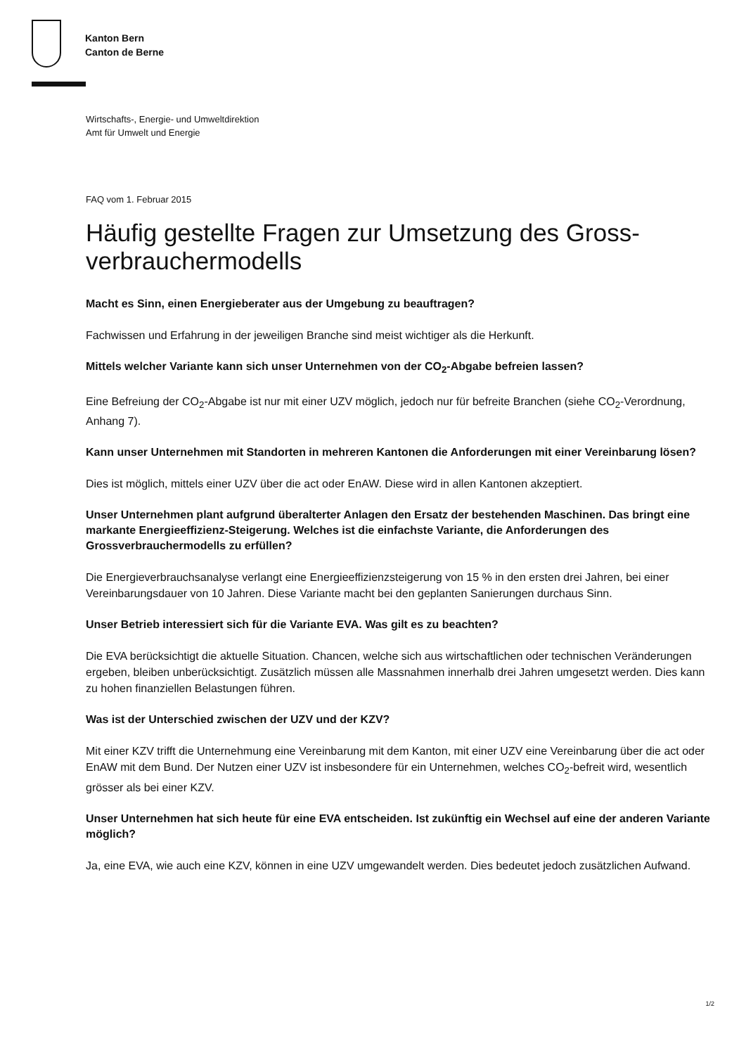Kanton Bern
Canton de Berne
Wirtschafts-, Energie- und Umweltdirektion
Amt für Umwelt und Energie
FAQ vom 1. Februar 2015
Häufig gestellte Fragen zur Umsetzung des Gross­verbrauchermodells
Macht es Sinn, einen Energieberater aus der Umgebung zu beauftragen?
Fachwissen und Erfahrung in der jeweiligen Branche sind meist wichtiger als die Herkunft.
Mittels welcher Variante kann sich unser Unternehmen von der CO<sub>2</sub>-Abgabe befreien lassen?
Eine Befreiung der CO<sub>2</sub>-Abgabe ist nur mit einer UZV möglich, jedoch nur für befreite Branchen (siehe CO<sub>2</sub>-Verordnung, Anhang 7).
Kann unser Unternehmen mit Standorten in mehreren Kantonen die Anforderungen mit einer Vereinbarung lösen?
Dies ist möglich, mittels einer UZV über die act oder EnAW. Diese wird in allen Kantonen akzeptiert.
Unser Unternehmen plant aufgrund überalterter Anlagen den Ersatz der bestehenden Maschinen. Das bringt eine markante Energieeffizienz-Steigerung. Welches ist die einfachste Variante, die Anforderungen des Grossverbrauchermodells zu erfüllen?
Die Energieverbrauchsanalyse verlangt eine Energieeffizienzsteigerung von 15 % in den ersten drei Jahren, bei einer Vereinbarungsdauer von 10 Jahren. Diese Variante macht bei den geplanten Sanierungen durchaus Sinn.
Unser Betrieb interessiert sich für die Variante EVA. Was gilt es zu beachten?
Die EVA berücksichtigt die aktuelle Situation. Chancen, welche sich aus wirtschaftlichen oder technischen Veränderungen ergeben, bleiben unberücksichtigt. Zusätzlich müssen alle Massnahmen innerhalb drei Jahren umgesetzt werden. Dies kann zu hohen finanziellen Belastungen führen.
Was ist der Unterschied zwischen der UZV und der KZV?
Mit einer KZV trifft die Unternehmung eine Vereinbarung mit dem Kanton, mit einer UZV eine Vereinbarung über die act oder EnAW mit dem Bund. Der Nutzen einer UZV ist insbesondere für ein Unternehmen, welches CO<sub>2</sub>-befreit wird, wesentlich grösser als bei einer KZV.
Unser Unternehmen hat sich heute für eine EVA entscheiden. Ist zukünftig ein Wechsel auf eine der anderen Variante möglich?
Ja, eine EVA, wie auch eine KZV, können in eine UZV umgewandelt werden. Dies bedeutet jedoch zusätzlichen Aufwand.
1/2